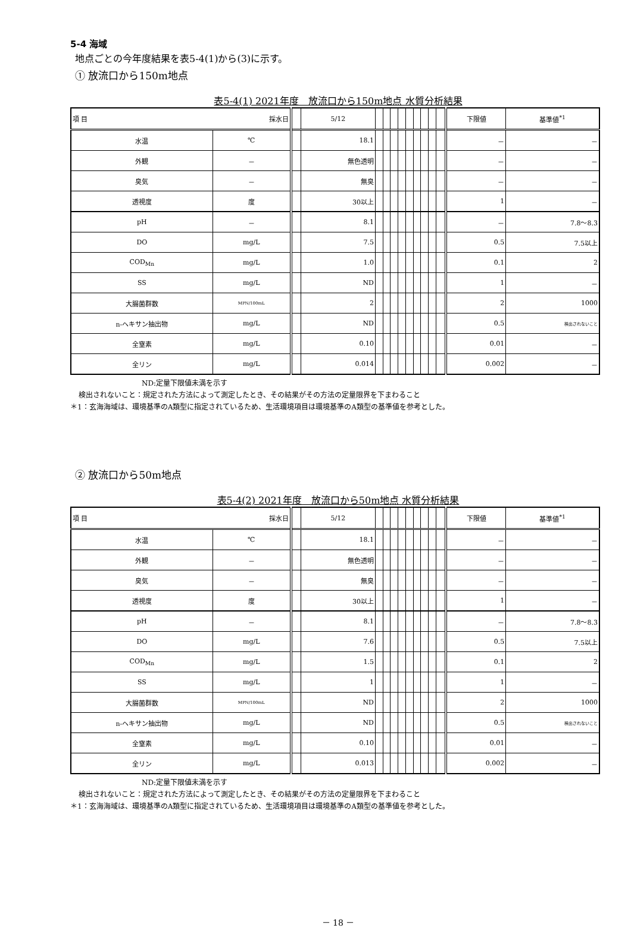5-4 海域
地点ごとの今年度結果を表5-4(1)から(3)に示す。
① 放流口から150m地点
表5-4(1) 2021年度　放流口から150m地点 水質分析結果
| 項 目 採水日 | | | 5/12 | | | | | | | | | | 下限値 | 基準値<sup>*1</sup> |
| 水温 | ℃ | | 18.1 | | | | | | | | | | － | － |
| 外観 | － | | 無色透明 | | | | | | | | | | － | － |
| 臭気 | － | | 無臭 | | | | | | | | | | － | － |
| 透視度 | 度 | | 30以上 | | | | | | | | | | 1 | － |
| pH | － | | 8.1 | | | | | | | | | | － | 7.8～8.3 |
| DO | mg/L | | 7.5 | | | | | | | | | | 0.5 | 7.5以上 |
| COD<sub>Mn</sub> | mg/L | | 1.0 | | | | | | | | | | 0.1 | 2 |
| SS | mg/L | | ND | | | | | | | | | | 1 | － |
| 大腸菌群数 | MPN/100mL | | 2 | | | | | | | | | | 2 | 1000 |
| n-ヘキサン抽出物 | mg/L | | ND | | | | | | | | | | 0.5 | 検出されないこと |
| 全窒素 | mg/L | | 0.10 | | | | | | | | | | 0.01 | － |
| 全リン | mg/L | | 0.014 | | | | | | | | | | 0.002 | － |
ND:定量下限値未満を示す
検出されないこと：規定された方法によって測定したとき、その結果がその方法の定量限界を下まわること
＊1：玄海海域は、環境基準のA類型に指定されているため、生活環境項目は環境基準のA類型の基準値を参考とした。
② 放流口から50m地点
表5-4(2) 2021年度　放流口から50m地点 水質分析結果
| 項 目 採水日 | | | 5/12 | | | | | | | | | | 下限値 | 基準値<sup>*1</sup> |
| 水温 | ℃ | | 18.1 | | | | | | | | | | － | － |
| 外観 | － | | 無色透明 | | | | | | | | | | － | － |
| 臭気 | － | | 無臭 | | | | | | | | | | － | － |
| 透視度 | 度 | | 30以上 | | | | | | | | | | 1 | － |
| pH | － | | 8.1 | | | | | | | | | | － | 7.8～8.3 |
| DO | mg/L | | 7.6 | | | | | | | | | | 0.5 | 7.5以上 |
| COD<sub>Mn</sub> | mg/L | | 1.5 | | | | | | | | | | 0.1 | 2 |
| SS | mg/L | | 1 | | | | | | | | | | 1 | － |
| 大腸菌群数 | MPN/100mL | | ND | | | | | | | | | | 2 | 1000 |
| n-ヘキサン抽出物 | mg/L | | ND | | | | | | | | | | 0.5 | 検出されないこと |
| 全窒素 | mg/L | | 0.10 | | | | | | | | | | 0.01 | － |
| 全リン | mg/L | | 0.013 | | | | | | | | | | 0.002 | － |
ND:定量下限値未満を示す
検出されないこと：規定された方法によって測定したとき、その結果がその方法の定量限界を下まわること
＊1：玄海海域は、環境基準のA類型に指定されているため、生活環境項目は環境基準のA類型の基準値を参考とした。
－ 18 －